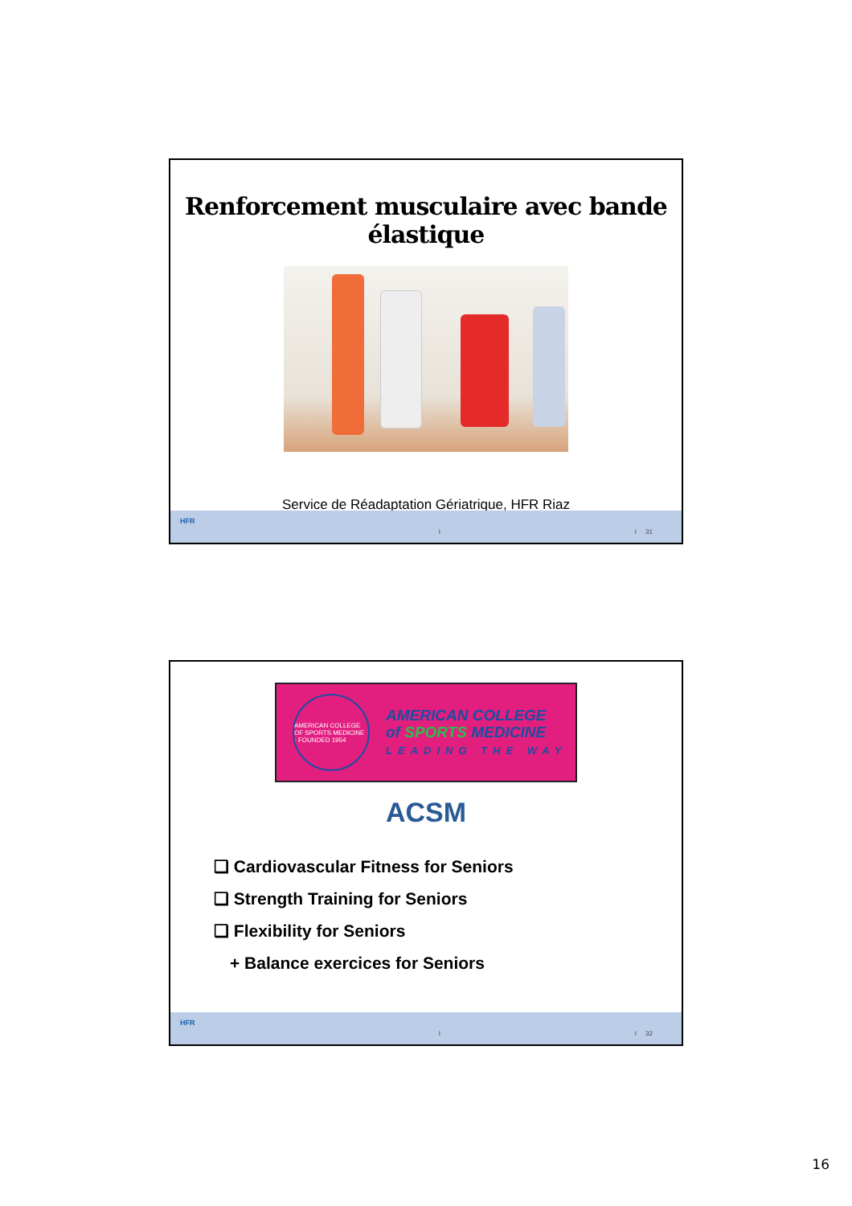Renforcement musculaire avec bande élastique
Service de Réadaptation Gériatrique, HFR Riaz
HFR
I I 31
AMERICAN COLLEGE OF SPORTS MEDICINE · FOUNDED 1954
AMERICAN COLLEGE
of SPORTS MEDICINE
LEADING THE WAY
ACSM
❑ Cardiovascular Fitness for Seniors
❑ Strength Training for Seniors
❑ Flexibility for Seniors
+ Balance exercices for Seniors
HFR
I I 32
16